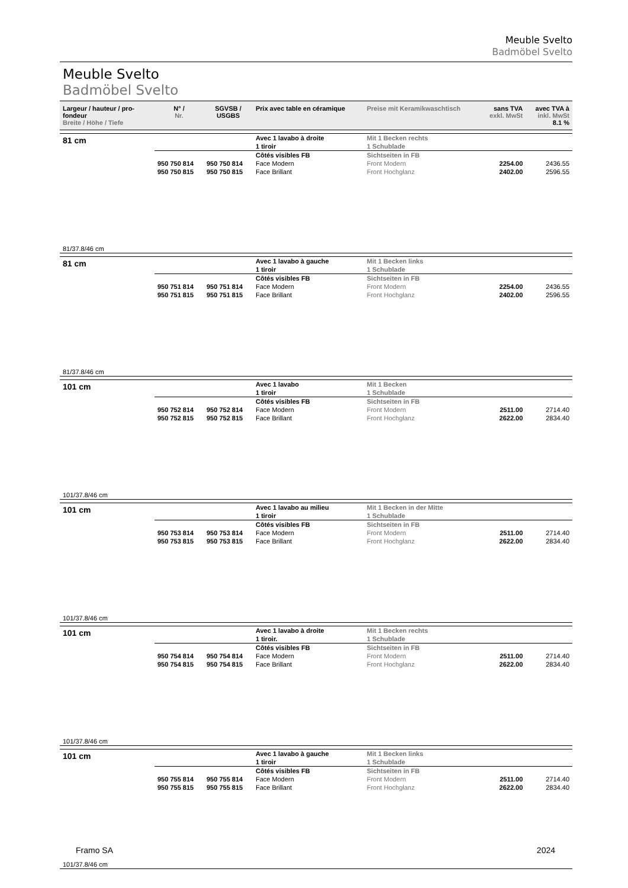Meuble Svelto
Badmöbel Svelto
Meuble Svelto
Badmöbel Svelto
| Largeur / hauteur / pro-fondeur Breite / Höhe / Tiefe | N° / Nr. | SGVSB / USGBS | Prix avec table en céramique | Preise mit Keramikwaschtisch | sans TVA exkl. MwSt | avec TVA à inkl. MwSt 8.1 % |
| --- | --- | --- | --- | --- | --- | --- |
| 81 cm | | | Avec 1 lavabo à droite 1 tiroir | Mit 1 Becken rechts 1 Schublade | | |
| | | | Côtés visibles FB | Sichtseiten in FB | | |
| | 950 750 814 | 950 750 814 | Face Modern | Front Modern | 2254.00 | 2436.55 |
| | 950 750 815 | 950 750 815 | Face Brillant | Front Hochglanz | 2402.00 | 2596.55 |
| 81/37.8/46 cm | | | | | | |
| 81 cm | | | Avec 1 lavabo à gauche 1 tiroir | Mit 1 Becken links 1 Schublade | | |
| | | | Côtés visibles FB | Sichtseiten in FB | | |
| | 950 751 814 | 950 751 814 | Face Modern | Front Modern | 2254.00 | 2436.55 |
| | 950 751 815 | 950 751 815 | Face Brillant | Front Hochglanz | 2402.00 | 2596.55 |
| 81/37.8/46 cm | | | | | | |
| 101 cm | | | Avec 1 lavabo 1 tiroir | Mit 1 Becken 1 Schublade | | |
| | | | Côtés visibles FB | Sichtseiten in FB | | |
| | 950 752 814 | 950 752 814 | Face Modern | Front Modern | 2511.00 | 2714.40 |
| | 950 752 815 | 950 752 815 | Face Brillant | Front Hochglanz | 2622.00 | 2834.40 |
| 101/37.8/46 cm | | | | | | |
| 101 cm | | | Avec 1 lavabo au milieu 1 tiroir | Mit 1 Becken in der Mitte 1 Schublade | | |
| | | | Côtés visibles FB | Sichtseiten in FB | | |
| | 950 753 814 | 950 753 814 | Face Modern | Front Modern | 2511.00 | 2714.40 |
| | 950 753 815 | 950 753 815 | Face Brillant | Front Hochglanz | 2622.00 | 2834.40 |
| 101/37.8/46 cm | | | | | | |
| 101 cm | | | Avec 1 lavabo à droite 1 tiroir. | Mit 1 Becken rechts 1 Schublade | | |
| | | | Côtés visibles FB | Sichtseiten in FB | | |
| | 950 754 814 | 950 754 814 | Face Modern | Front Modern | 2511.00 | 2714.40 |
| | 950 754 815 | 950 754 815 | Face Brillant | Front Hochglanz | 2622.00 | 2834.40 |
| 101/37.8/46 cm | | | | | | |
| 101 cm | | | Avec 1 lavabo à gauche 1 tiroir | Mit 1 Becken links 1 Schublade | | |
| | | | Côtés visibles FB | Sichtseiten in FB | | |
| | 950 755 814 | 950 755 814 | Face Modern | Front Modern | 2511.00 | 2714.40 |
| | 950 755 815 | 950 755 815 | Face Brillant | Front Hochglanz | 2622.00 | 2834.40 |
| 101/37.8/46 cm | | | | | | |
Framo SA 2024